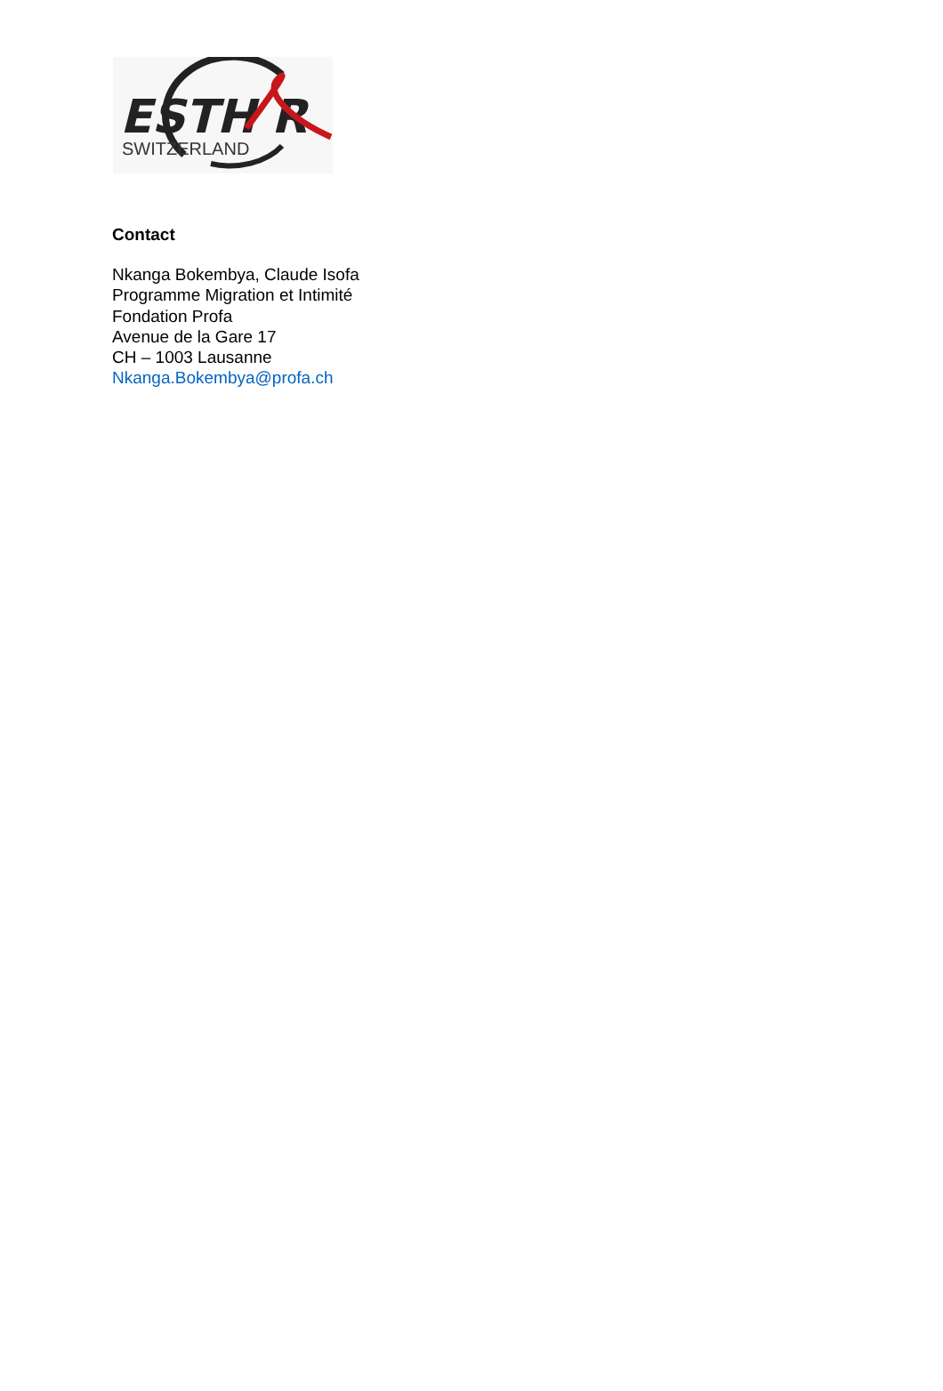ESTH R
SWITZERLAND
Contact
Nkanga Bokembya, Claude Isofa
Programme Migration et Intimité
Fondation Profa
Avenue de la Gare 17
CH – 1003 Lausanne
Nkanga.Bokembya@profa.ch